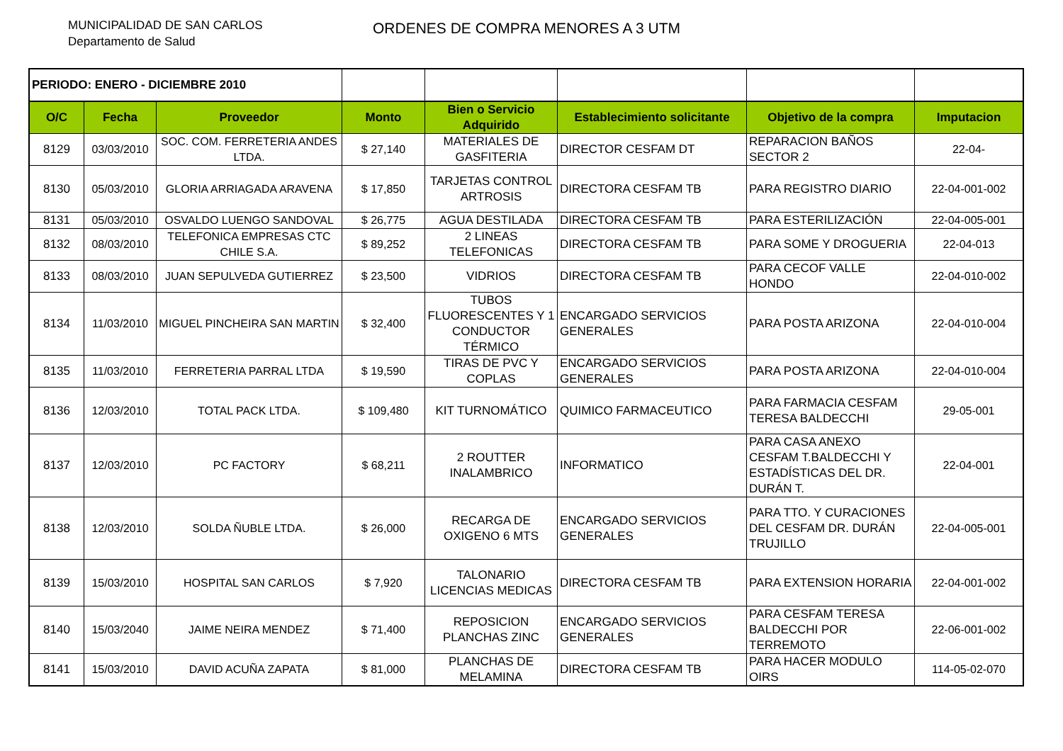MUNICIPALIDAD DE SAN CARLOS
Departamento de Salud
ORDENES DE COMPRA MENORES A 3 UTM
| PERIODO: ENERO - DICIEMBRE 2010 | | | | | | | |
| O/C | Fecha | Proveedor | Monto | Bien o Servicio Adquirido | Establecimiento solicitante | Objetivo de la compra | Imputacion |
| 8129 | 03/03/2010 | SOC. COM. FERRETERIA ANDES LTDA. | $ 27,140 | MATERIALES DE GASFITERIA | DIRECTOR CESFAM DT | REPARACION BAÑOS SECTOR 2 | 22-04- |
| 8130 | 05/03/2010 | GLORIA ARRIAGADA ARAVENA | $ 17,850 | TARJETAS CONTROL ARTROSIS | DIRECTORA CESFAM TB | PARA REGISTRO DIARIO | 22-04-001-002 |
| 8131 | 05/03/2010 | OSVALDO LUENGO SANDOVAL | $ 26,775 | AGUA DESTILADA | DIRECTORA CESFAM TB | PARA ESTERILIZACIÓN | 22-04-005-001 |
| 8132 | 08/03/2010 | TELEFONICA EMPRESAS CTC CHILE S.A. | $ 89,252 | 2 LINEAS TELEFONICAS | DIRECTORA CESFAM TB | PARA SOME Y DROGUERIA | 22-04-013 |
| 8133 | 08/03/2010 | JUAN SEPULVEDA GUTIERREZ | $ 23,500 | VIDRIOS | DIRECTORA CESFAM TB | PARA CECOF VALLE HONDO | 22-04-010-002 |
| 8134 | 11/03/2010 | MIGUEL PINCHEIRA SAN MARTIN | $ 32,400 | TUBOS FLUORESCENTES Y 1 CONDUCTOR TÉRMICO | ENCARGADO SERVICIOS GENERALES | PARA POSTA ARIZONA | 22-04-010-004 |
| 8135 | 11/03/2010 | FERRETERIA PARRAL LTDA | $ 19,590 | TIRAS DE PVC Y COPLAS | ENCARGADO SERVICIOS GENERALES | PARA POSTA ARIZONA | 22-04-010-004 |
| 8136 | 12/03/2010 | TOTAL PACK LTDA. | $ 109,480 | KIT TURNOMÁTICO | QUIMICO FARMACEUTICO | PARA FARMACIA CESFAM TERESA BALDECCHI | 29-05-001 |
| 8137 | 12/03/2010 | PC FACTORY | $ 68,211 | 2 ROUTTER INALAMBRICO | INFORMATICO | PARA CASA ANEXO CESFAM T.BALDECCHI Y ESTADÍSTICAS DEL DR. DURÁN T. | 22-04-001 |
| 8138 | 12/03/2010 | SOLDA ÑUBLE LTDA. | $ 26,000 | RECARGA DE OXIGENO 6 MTS | ENCARGADO SERVICIOS GENERALES | PARA TTO. Y CURACIONES DEL CESFAM DR. DURÁN TRUJILLO | 22-04-005-001 |
| 8139 | 15/03/2010 | HOSPITAL SAN CARLOS | $ 7,920 | TALONARIO LICENCIAS MEDICAS | DIRECTORA CESFAM TB | PARA EXTENSION HORARIA | 22-04-001-002 |
| 8140 | 15/03/2040 | JAIME NEIRA MENDEZ | $ 71,400 | REPOSICION PLANCHAS ZINC | ENCARGADO SERVICIOS GENERALES | PARA CESFAM TERESA BALDECCHI POR TERREMOTO | 22-06-001-002 |
| 8141 | 15/03/2010 | DAVID ACUÑA ZAPATA | $ 81,000 | PLANCHAS DE MELAMINA | DIRECTORA CESFAM TB | PARA HACER MODULO OIRS | 114-05-02-070 |